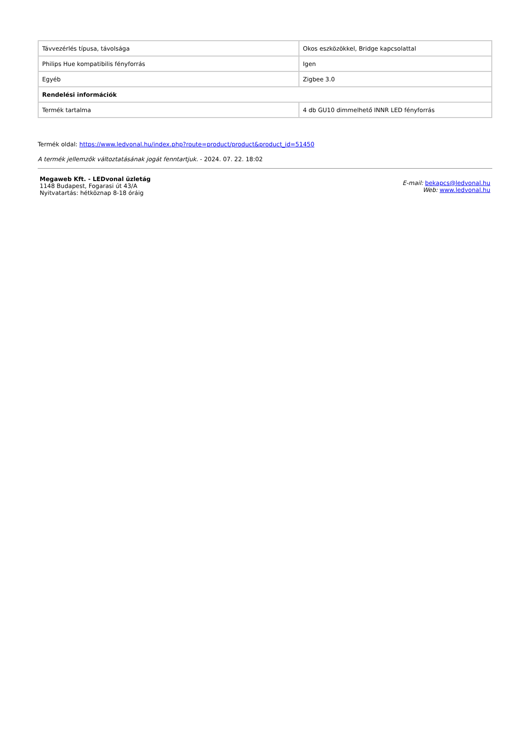| Távvezérlés típusa, távolsága | Okos eszközökkel, Bridge kapcsolattal |
| Philips Hue kompatibilis fényforrás | Igen |
| Egyéb | Zigbee 3.0 |
| Rendelési információk | |
| Termék tartalma | 4 db GU10 dimmelhető INNR LED fényforrás |
Termék oldal: https://www.ledvonal.hu/index.php?route=product/product&product_id=51450
A termék jellemzők változtatásának jogát fenntartjuk. - 2024. 07. 22. 18:02
Megaweb Kft. - LEDvonal üzletág
1148 Budapest, Fogarasi út 43/A
Nyitvatartás: hétköznap 8-18 óráig
E-mail: bekapcs@ledvonal.hu
Web: www.ledvonal.hu